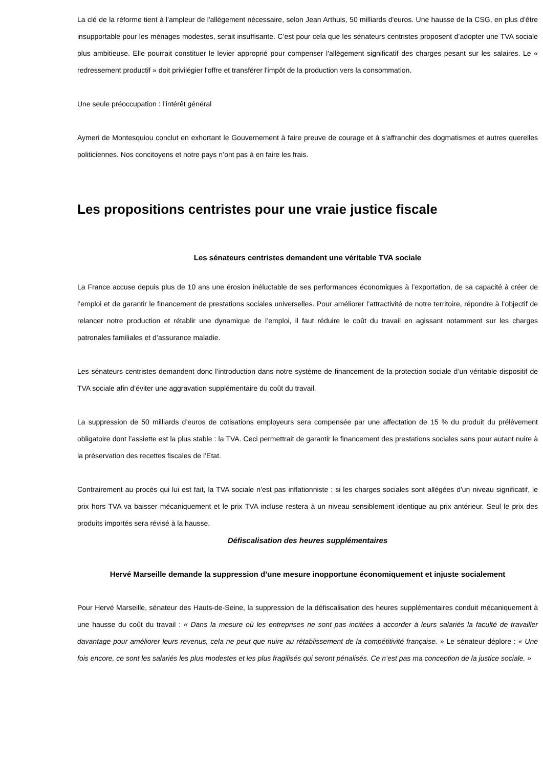La clé de la réforme tient à l'ampleur de l'allègement nécessaire, selon Jean Arthuis, 50 milliards d'euros. Une hausse de la CSG, en plus d’être insupportable pour les ménages modestes, serait insuffisante. C’est pour cela que les sénateurs centristes proposent d’adopter une TVA sociale plus ambitieuse. Elle pourrait constituer le levier approprié pour compenser l'allègement significatif des charges pesant sur les salaires. Le « redressement productif » doit privilégier l'offre et transférer l'impôt de la production vers la consommation.
Une seule préoccupation : l’intérêt général
Aymeri de Montesquiou conclut en exhortant le Gouvernement à faire preuve de courage et à s’affranchir des dogmatismes et autres querelles politiciennes. Nos concitoyens et notre pays n’ont pas à en faire les frais.
Les propositions centristes pour une vraie justice fiscale
Les sénateurs centristes demandent une véritable TVA sociale
La France accuse depuis plus de 10 ans une érosion inéluctable de ses performances économiques à l’exportation, de sa capacité à créer de l’emploi et de garantir le financement de prestations sociales universelles. Pour améliorer l’attractivité de notre territoire, répondre à l’objectif de relancer notre production et rétablir une dynamique de l’emploi, il faut réduire le coût du travail en agissant notamment sur les charges patronales familiales et d’assurance maladie.
Les sénateurs centristes demandent donc l’introduction dans notre système de financement de la protection sociale d’un véritable dispositif de TVA sociale afin d’éviter une aggravation supplémentaire du coût du travail.
La suppression de 50 milliards d’euros de cotisations employeurs sera compensée par une affectation de 15 % du produit du prélèvement obligatoire dont l’assiette est la plus stable : la TVA. Ceci permettrait de garantir le financement des prestations sociales sans pour autant nuire à la préservation des recettes fiscales de l’Etat.
Contrairement au procès qui lui est fait, la TVA sociale n’est pas inflationniste : si les charges sociales sont allégées d'un niveau significatif, le prix hors TVA va baisser mécaniquement et le prix TVA incluse restera à un niveau sensiblement identique au prix antérieur. Seul le prix des produits importés sera révisé à la hausse.
Défiscalisation des heures supplémentaires
Hervé Marseille demande la suppression d’une mesure inopportune économiquement et injuste socialement
Pour Hervé Marseille, sénateur des Hauts-de-Seine, la suppression de la défiscalisation des heures supplémentaires conduit mécaniquement à une hausse du coût du travail : « Dans la mesure où les entreprises ne sont pas incitées à accorder à leurs salariés la faculté de travailler davantage pour améliorer leurs revenus, cela ne peut que nuire au rétablissement de la compétitivité française. » Le sénateur déplore : « Une fois encore, ce sont les salariés les plus modestes et les plus fragilisés qui seront pénalisés. Ce n’est pas ma conception de la justice sociale. »